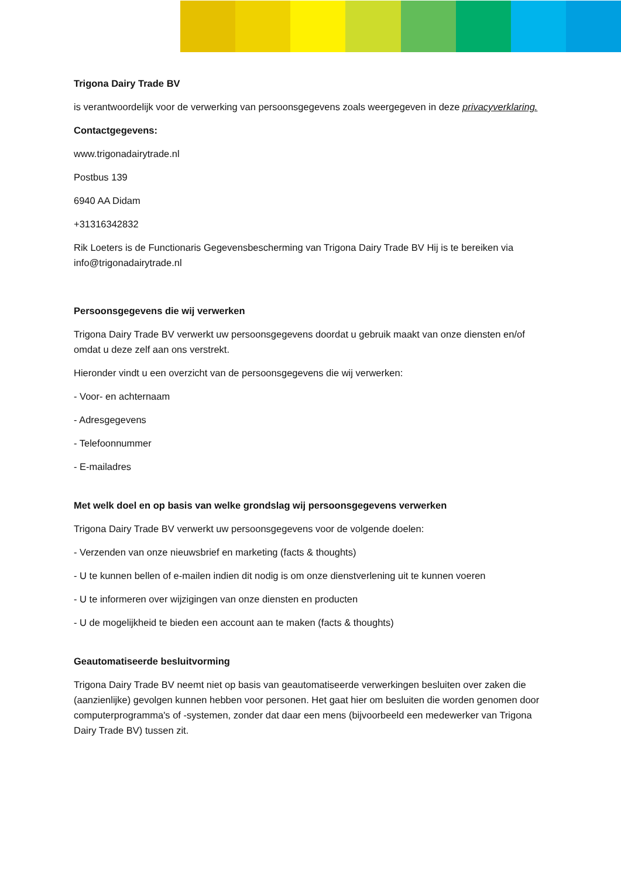Trigona Dairy Trade BV
is verantwoordelijk voor de verwerking van persoonsgegevens zoals weergegeven in deze privacyverklaring.
Contactgegevens:
www.trigonadairytrade.nl
Postbus 139
6940 AA Didam
+31316342832
Rik Loeters is de Functionaris Gegevensbescherming van Trigona Dairy Trade BV Hij is te bereiken via info@trigonadairytrade.nl
Persoonsgegevens die wij verwerken
Trigona Dairy Trade BV verwerkt uw persoonsgegevens doordat u gebruik maakt van onze diensten en/of omdat u deze zelf aan ons verstrekt.
Hieronder vindt u een overzicht van de persoonsgegevens die wij verwerken:
- Voor- en achternaam
- Adresgegevens
- Telefoonnummer
- E-mailadres
Met welk doel en op basis van welke grondslag wij persoonsgegevens verwerken
Trigona Dairy Trade BV verwerkt uw persoonsgegevens voor de volgende doelen:
- Verzenden van onze nieuwsbrief en marketing (facts & thoughts)
- U te kunnen bellen of e-mailen indien dit nodig is om onze dienstverlening uit te kunnen voeren
- U te informeren over wijzigingen van onze diensten en producten
- U de mogelijkheid te bieden een account aan te maken (facts & thoughts)
Geautomatiseerde besluitvorming
Trigona Dairy Trade BV neemt niet op basis van geautomatiseerde verwerkingen besluiten over zaken die (aanzienlijke) gevolgen kunnen hebben voor personen. Het gaat hier om besluiten die worden genomen door computerprogramma's of -systemen, zonder dat daar een mens (bijvoorbeeld een medewerker van Trigona Dairy Trade BV) tussen zit.